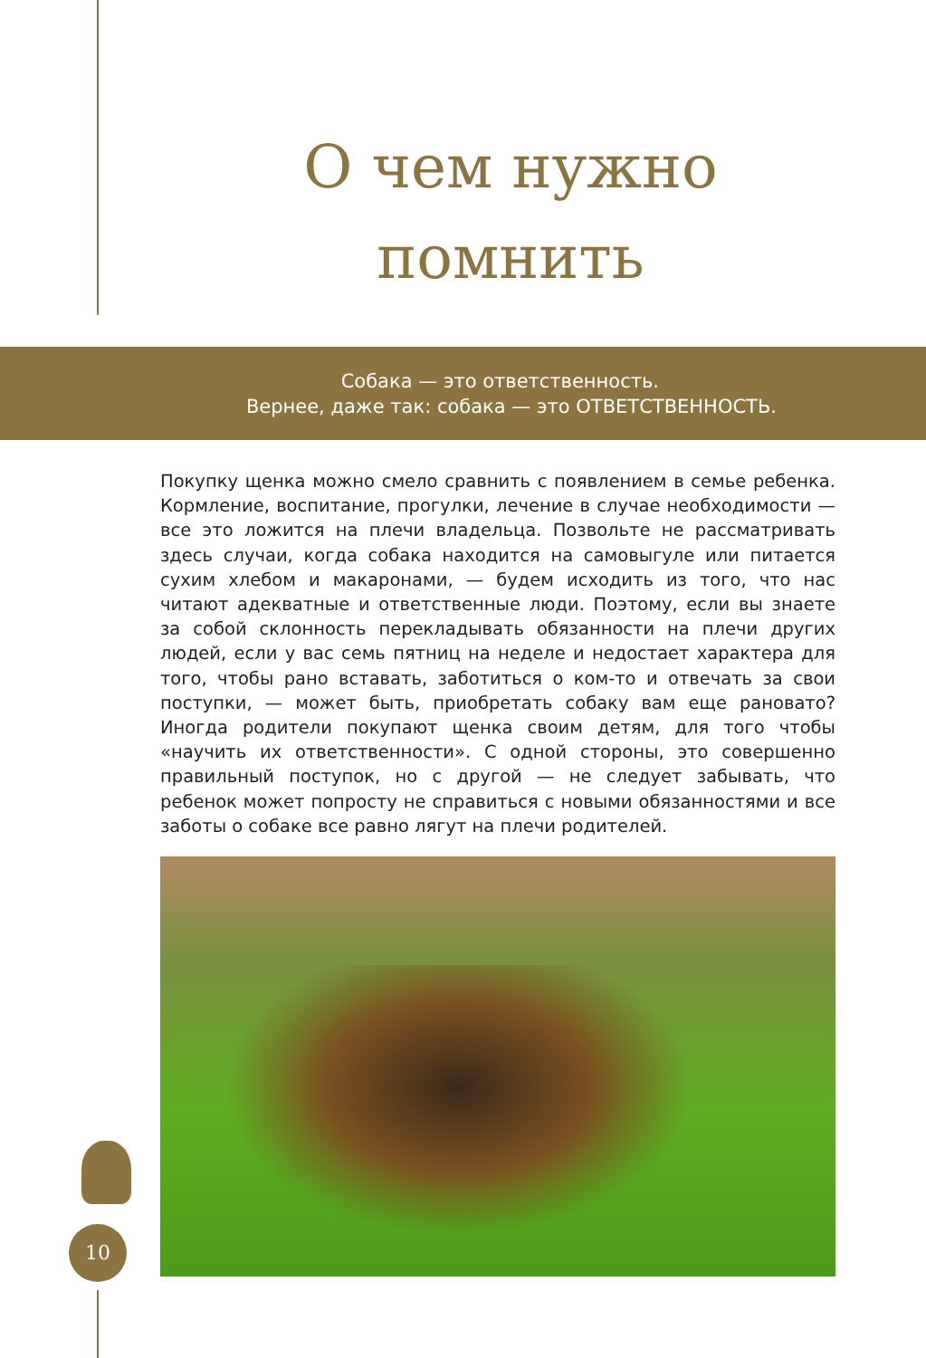О чем нужно
помнить
Собака — это ответственность.
Вернее, даже так: собака — это ОТВЕТСТВЕННОСТЬ.
Покупку щенка можно смело сравнить с появлением в семье ребенка. Кормление, воспитание, прогулки, лечение в случае необходимости — все это ложится на плечи владельца. Позвольте не рассматривать здесь случаи, когда собака находится на самовыгуле или питается сухим хлебом и макаронами, — будем исходить из того, что нас читают адекватные и ответственные люди. Поэтому, если вы знаете за собой склонность перекладывать обязанности на плечи других людей, если у вас семь пятниц на неделе и недостает характера для того, чтобы рано вставать, заботиться о ком-то и отвечать за свои поступки, — может быть, приобретать собаку вам еще рановато? Иногда родители покупают щенка своим детям, для того чтобы «научить их ответственности». С одной стороны, это совершенно правильный поступок, но с другой — не следует забывать, что ребенок может попросту не справиться с новыми обязанностями и все заботы о собаке все равно лягут на плечи родителей.
10